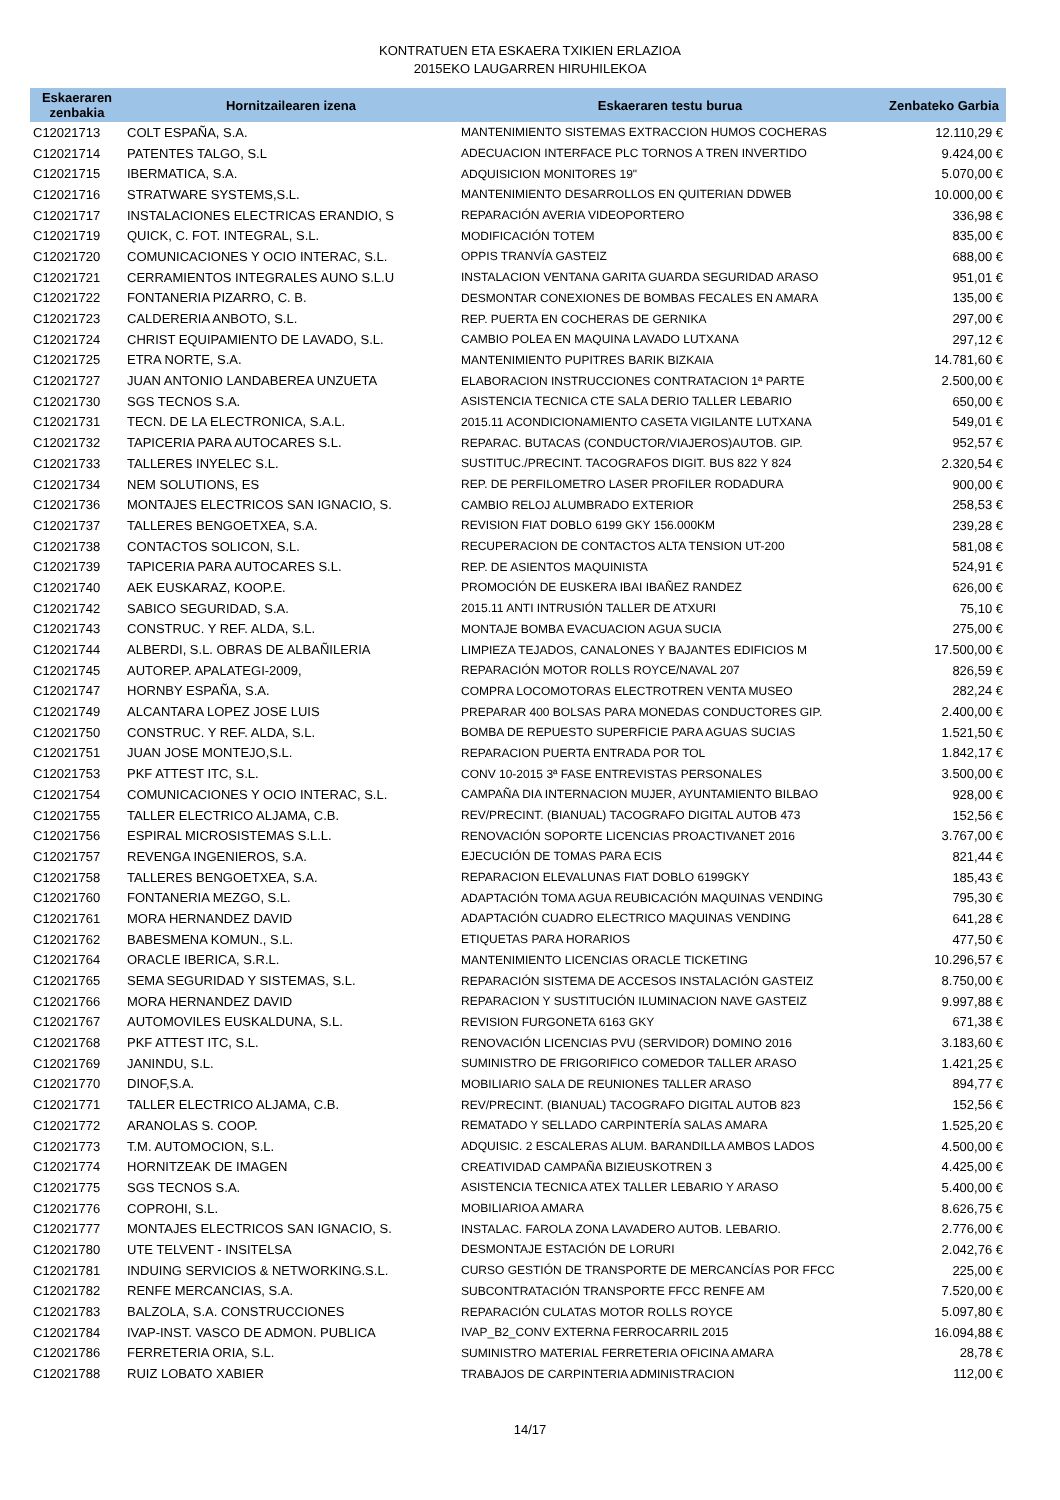KONTRATUEN ETA ESKAERA TXIKIEN ERLAZIOA
2015EKO LAUGARREN HIRUHILEKOA
| Eskaeraren zenbakia | Hornitzailearen izena | Eskaeraren testu burua | Zenbateko Garbia |
| --- | --- | --- | --- |
| C12021713 | COLT ESPAÑA, S.A. | MANTENIMIENTO SISTEMAS EXTRACCION HUMOS COCHERAS | 12.110,29 € |
| C12021714 | PATENTES TALGO, S.L | ADECUACION INTERFACE PLC TORNOS A TREN INVERTIDO | 9.424,00 € |
| C12021715 | IBERMATICA, S.A. | ADQUISICION MONITORES 19" | 5.070,00 € |
| C12021716 | STRATWARE SYSTEMS,S.L. | MANTENIMIENTO DESARROLLOS EN QUITERIAN DDWEB | 10.000,00 € |
| C12021717 | INSTALACIONES ELECTRICAS ERANDIO, S | REPARACIÓN AVERIA VIDEOPORTERO | 336,98 € |
| C12021719 | QUICK, C. FOT. INTEGRAL, S.L. | MODIFICACIÓN TOTEM | 835,00 € |
| C12021720 | COMUNICACIONES Y OCIO INTERAC, S.L. | OPPIS TRANVÍA GASTEIZ | 688,00 € |
| C12021721 | CERRAMIENTOS INTEGRALES AUNO S.L.U | INSTALACION VENTANA GARITA GUARDA SEGURIDAD ARASO | 951,01 € |
| C12021722 | FONTANERIA PIZARRO, C. B. | DESMONTAR CONEXIONES DE BOMBAS FECALES EN AMARA | 135,00 € |
| C12021723 | CALDERERIA ANBOTO, S.L. | REP. PUERTA EN COCHERAS DE GERNIKA | 297,00 € |
| C12021724 | CHRIST EQUIPAMIENTO DE LAVADO, S.L. | CAMBIO POLEA EN MAQUINA LAVADO LUTXANA | 297,12 € |
| C12021725 | ETRA NORTE, S.A. | MANTENIMIENTO PUPITRES BARIK BIZKAIA | 14.781,60 € |
| C12021727 | JUAN ANTONIO LANDABEREA UNZUETA | ELABORACION INSTRUCCIONES CONTRATACION 1ª PARTE | 2.500,00 € |
| C12021730 | SGS TECNOS S.A. | ASISTENCIA TECNICA CTE SALA DERIO TALLER LEBARIO | 650,00 € |
| C12021731 | TECN. DE LA ELECTRONICA, S.A.L. | 2015.11 ACONDICIONAMIENTO CASETA VIGILANTE LUTXANA | 549,01 € |
| C12021732 | TAPICERIA PARA AUTOCARES S.L. | REPARAC. BUTACAS (CONDUCTOR/VIAJEROS)AUTOB. GIP. | 952,57 € |
| C12021733 | TALLERES INYELEC S.L. | SUSTITUC./PRECINT. TACOGRAFOS DIGIT. BUS 822 Y 824 | 2.320,54 € |
| C12021734 | NEM SOLUTIONS, ES | REP. DE PERFILOMETRO LASER PROFILER RODADURA | 900,00 € |
| C12021736 | MONTAJES ELECTRICOS SAN IGNACIO, S. | CAMBIO RELOJ ALUMBRADO EXTERIOR | 258,53 € |
| C12021737 | TALLERES BENGOETXEA, S.A. | REVISION FIAT DOBLO 6199 GKY 156.000KM | 239,28 € |
| C12021738 | CONTACTOS SOLICON, S.L. | RECUPERACION DE CONTACTOS ALTA TENSION UT-200 | 581,08 € |
| C12021739 | TAPICERIA PARA AUTOCARES S.L. | REP. DE ASIENTOS MAQUINISTA | 524,91 € |
| C12021740 | AEK EUSKARAZ, KOOP.E. | PROMOCIÓN DE EUSKERA IBAI IBAÑEZ RANDEZ | 626,00 € |
| C12021742 | SABICO SEGURIDAD, S.A. | 2015.11 ANTI INTRUSIÓN TALLER DE ATXURI | 75,10 € |
| C12021743 | CONSTRUC. Y REF. ALDA, S.L. | MONTAJE BOMBA EVACUACION AGUA SUCIA | 275,00 € |
| C12021744 | ALBERDI, S.L. OBRAS DE ALBAÑILERIA | LIMPIEZA TEJADOS, CANALONES Y BAJANTES EDIFICIOS M | 17.500,00 € |
| C12021745 | AUTOREP. APALATEGI-2009, | REPARACIÓN MOTOR ROLLS ROYCE/NAVAL 207 | 826,59 € |
| C12021747 | HORNBY ESPAÑA, S.A. | COMPRA LOCOMOTORAS ELECTROTREN VENTA MUSEO | 282,24 € |
| C12021749 | ALCANTARA LOPEZ JOSE LUIS | PREPARAR 400 BOLSAS PARA MONEDAS CONDUCTORES GIP. | 2.400,00 € |
| C12021750 | CONSTRUC. Y REF. ALDA, S.L. | BOMBA DE REPUESTO SUPERFICIE PARA AGUAS SUCIAS | 1.521,50 € |
| C12021751 | JUAN JOSE MONTEJO,S.L. | REPARACION PUERTA ENTRADA POR TOL | 1.842,17 € |
| C12021753 | PKF ATTEST ITC, S.L. | CONV 10-2015 3ª FASE ENTREVISTAS PERSONALES | 3.500,00 € |
| C12021754 | COMUNICACIONES Y OCIO INTERAC, S.L. | CAMPAÑA DIA INTERNACION MUJER, AYUNTAMIENTO BILBAO | 928,00 € |
| C12021755 | TALLER ELECTRICO ALJAMA, C.B. | REV/PRECINT. (BIANUAL) TACOGRAFO DIGITAL AUTOB 473 | 152,56 € |
| C12021756 | ESPIRAL MICROSISTEMAS S.L.L. | RENOVACIÓN SOPORTE LICENCIAS PROACTIVANET 2016 | 3.767,00 € |
| C12021757 | REVENGA INGENIEROS, S.A. | EJECUCIÓN DE TOMAS PARA ECIS | 821,44 € |
| C12021758 | TALLERES BENGOETXEA, S.A. | REPARACION ELEVALUNAS FIAT DOBLO 6199GKY | 185,43 € |
| C12021760 | FONTANERIA MEZGO, S.L. | ADAPTACIÓN TOMA AGUA REUBICACIÓN MAQUINAS VENDING | 795,30 € |
| C12021761 | MORA HERNANDEZ DAVID | ADAPTACIÓN CUADRO ELECTRICO MAQUINAS VENDING | 641,28 € |
| C12021762 | BABESMENA KOMUN., S.L. | ETIQUETAS PARA HORARIOS | 477,50 € |
| C12021764 | ORACLE IBERICA, S.R.L. | MANTENIMIENTO LICENCIAS ORACLE TICKETING | 10.296,57 € |
| C12021765 | SEMA SEGURIDAD Y SISTEMAS, S.L. | REPARACIÓN SISTEMA DE ACCESOS INSTALACIÓN GASTEIZ | 8.750,00 € |
| C12021766 | MORA HERNANDEZ DAVID | REPARACION Y SUSTITUCIÓN ILUMINACION NAVE GASTEIZ | 9.997,88 € |
| C12021767 | AUTOMOVILES EUSKALDUNA, S.L. | REVISION FURGONETA 6163 GKY | 671,38 € |
| C12021768 | PKF ATTEST ITC, S.L. | RENOVACIÓN LICENCIAS PVU (SERVIDOR) DOMINO 2016 | 3.183,60 € |
| C12021769 | JANINDU, S.L. | SUMINISTRO DE FRIGORIFICO COMEDOR TALLER ARASO | 1.421,25 € |
| C12021770 | DINOF,S.A. | MOBILIARIO SALA DE REUNIONES TALLER ARASO | 894,77 € |
| C12021771 | TALLER ELECTRICO ALJAMA, C.B. | REV/PRECINT. (BIANUAL) TACOGRAFO DIGITAL AUTOB 823 | 152,56 € |
| C12021772 | ARANOLAS S. COOP. | REMATADO Y SELLADO CARPINTERÍA SALAS AMARA | 1.525,20 € |
| C12021773 | T.M. AUTOMOCION, S.L. | ADQUISIC. 2 ESCALERAS ALUM. BARANDILLA AMBOS LADOS | 4.500,00 € |
| C12021774 | HORNITZEAK DE IMAGEN | CREATIVIDAD CAMPAÑA BIZIEUSKOTREN 3 | 4.425,00 € |
| C12021775 | SGS TECNOS S.A. | ASISTENCIA TECNICA ATEX TALLER LEBARIO Y ARASO | 5.400,00 € |
| C12021776 | COPROHI, S.L. | MOBILIARIOA AMARA | 8.626,75 € |
| C12021777 | MONTAJES ELECTRICOS SAN IGNACIO, S. | INSTALAC. FAROLA ZONA LAVADERO AUTOB. LEBARIO. | 2.776,00 € |
| C12021780 | UTE TELVENT - INSITELSA | DESMONTAJE ESTACIÓN DE LORURI | 2.042,76 € |
| C12021781 | INDUING SERVICIOS & NETWORKING.S.L. | CURSO GESTIÓN DE TRANSPORTE DE MERCANCÍAS POR FFCC | 225,00 € |
| C12021782 | RENFE MERCANCIAS, S.A. | SUBCONTRATACIÓN TRANSPORTE FFCC RENFE AM | 7.520,00 € |
| C12021783 | BALZOLA, S.A. CONSTRUCCIONES | REPARACIÓN CULATAS MOTOR ROLLS ROYCE | 5.097,80 € |
| C12021784 | IVAP-INST. VASCO DE ADMON. PUBLICA | IVAP_B2_CONV EXTERNA FERROCARRIL 2015 | 16.094,88 € |
| C12021786 | FERRETERIA ORIA, S.L. | SUMINISTRO MATERIAL FERRETERIA OFICINA AMARA | 28,78 € |
| C12021788 | RUIZ LOBATO XABIER | TRABAJOS DE CARPINTERIA ADMINISTRACION | 112,00 € |
14/17